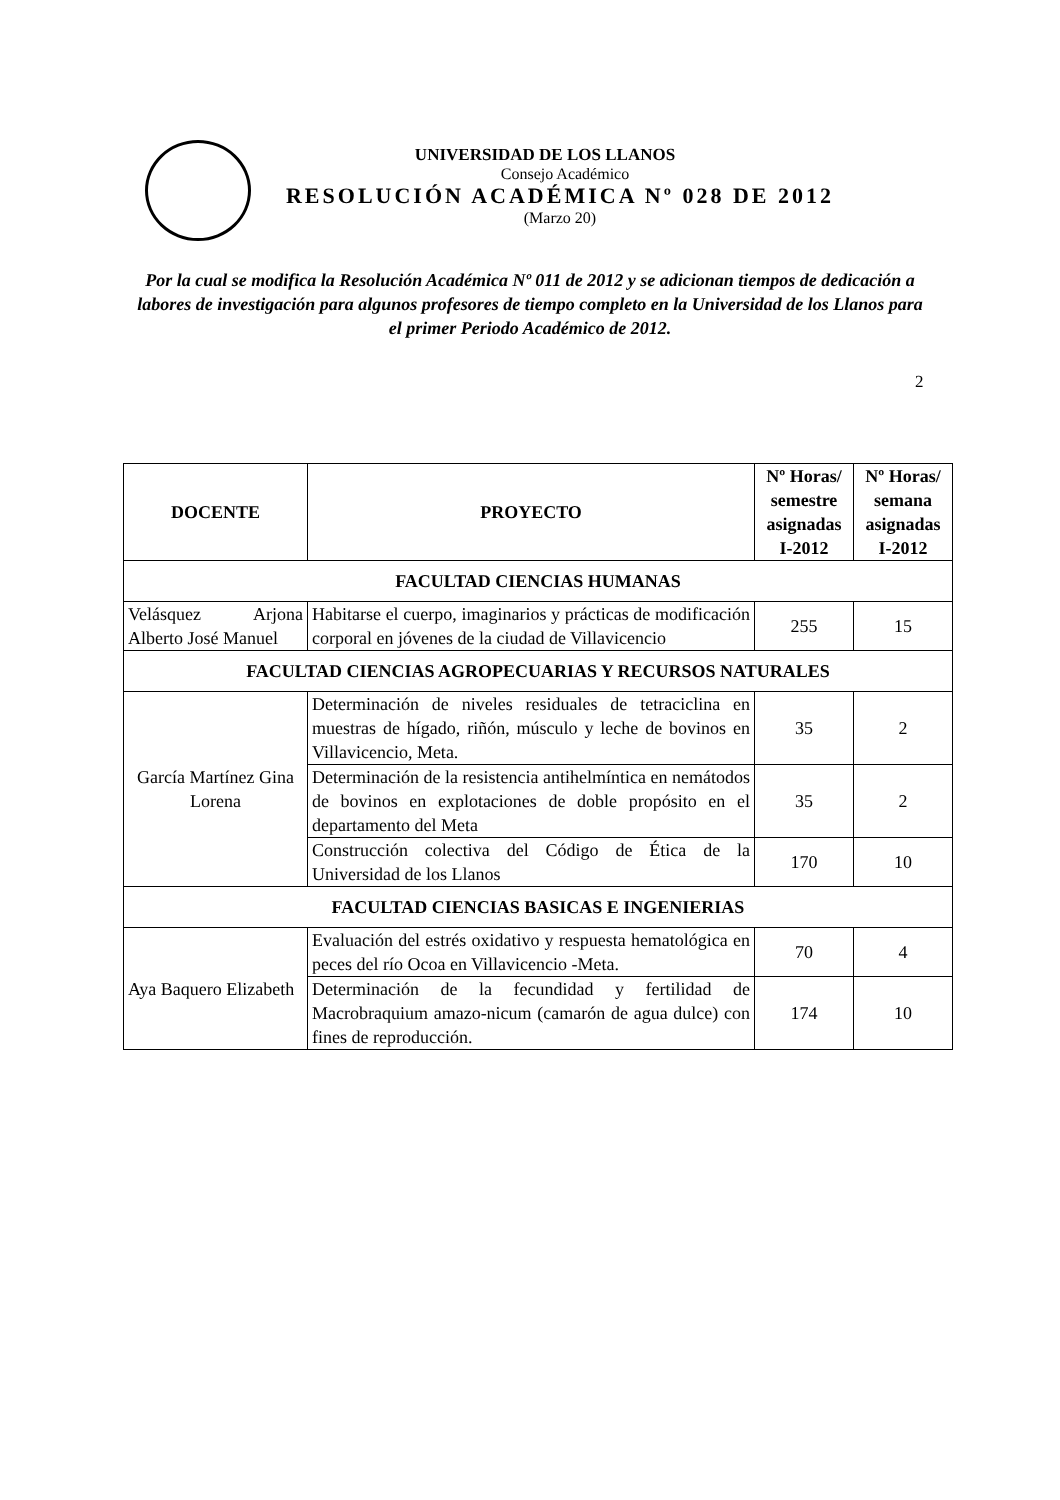UNIVERSIDAD DE LOS LLANOS
Consejo Académico
RESOLUCIÓN ACADÉMICA Nº 028 DE 2012
(Marzo 20)
Por la cual se modifica la Resolución Académica Nº 011 de 2012 y se adicionan tiempos de dedicación a labores de investigación para algunos profesores de tiempo completo en la Universidad de los Llanos para el primer Periodo Académico de 2012.
2
| DOCENTE | PROYECTO | Nº Horas/ semestre asignadas I-2012 | Nº Horas/ semana asignadas I-2012 |
| --- | --- | --- | --- |
| FACULTAD CIENCIAS HUMANAS | | | |
| Velásquez Arjona Alberto José Manuel | Habitarse el cuerpo, imaginarios y prácticas de modificación corporal en jóvenes de la ciudad de Villavicencio | 255 | 15 |
| FACULTAD CIENCIAS AGROPECUARIAS Y RECURSOS NATURALES | | | |
| García Martínez Gina Lorena | Determinación de niveles residuales de tetraciclina en muestras de hígado, riñón, músculo y leche de bovinos en Villavicencio, Meta. | 35 | 2 |
| | Determinación de la resistencia antihelmíntica en nemátodos de bovinos en explotaciones de doble propósito en el departamento del Meta | 35 | 2 |
| | Construcción colectiva del Código de Ética de la Universidad de los Llanos | 170 | 10 |
| FACULTAD CIENCIAS BASICAS E INGENIERIAS | | | |
| Aya Baquero Elizabeth | Evaluación del estrés oxidativo y respuesta hematológica en peces del río Ocoa en Villavicencio -Meta. | 70 | 4 |
| | Determinación de la fecundidad y fertilidad de Macrobraquium amazo-nicum (camarón de agua dulce) con fines de reproducción. | 174 | 10 |